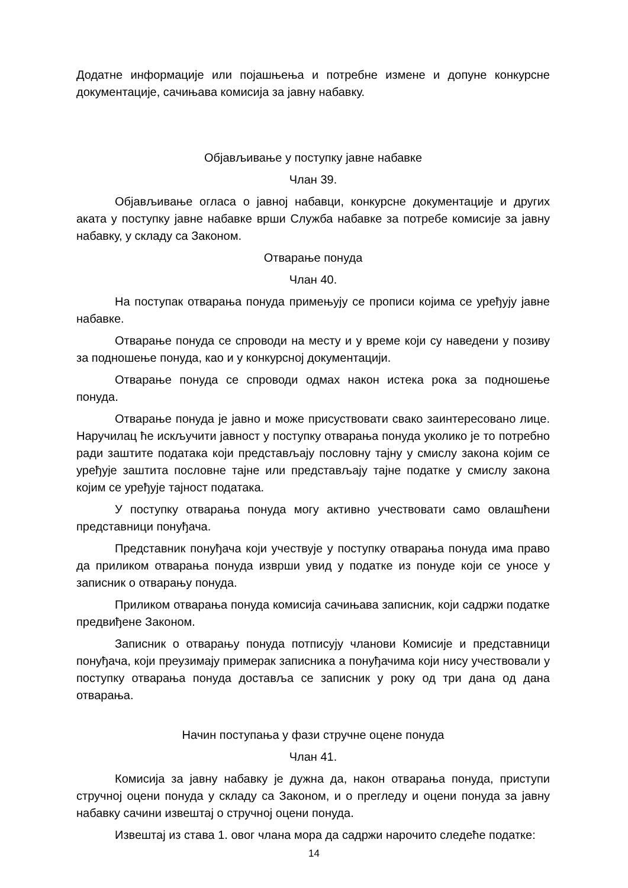Додатне информације или појашњења и потребне измене и допуне конкурсне документације, сачињава комисија за јавну набавку.
Објављивање у поступку јавне набавке
Члан 39.
Објављивање огласа о јавној набавци, конкурсне документације и других аката у поступку јавне набавке врши Служба набавке за потребе комисије за јавну набавку, у складу са Законом.
Отварање понуда
Члан 40.
На поступак отварања понуда примењују се прописи којима се уређују јавне набавке.
Отварање понуда се спроводи на месту и у време који су наведени у позиву за подношење понуда, као и у конкурсној документацији.
Отварање понуда се спроводи одмах након истека рока за подношење понуда.
Отварање понуда је јавно и може присуствовати свако заинтересовано лице. Наручилац ће искључити јавност у поступку отварања понуда уколико је то потребно ради заштите података који представљају пословну тајну у смислу закона којим се уређује заштита пословне тајне или представљају тајне податке у смислу закона којим се уређује тајност података.
У поступку отварања понуда могу активно учествовати само овлашћени представници понуђача.
Представник понуђача који учествује у поступку отварања понуда има право да приликом отварања понуда изврши увид у податке из понуде који се уносе у записник о отварању понуда.
Приликом отварања понуда комисија сачињава записник, који садржи податке предвиђене Законом.
Записник о отварању понуда потписују чланови Комисије и представници понуђача, који преузимају примерак записника а понуђачима који нису учествовали у поступку отварања понуда доставља се записник у року од три дана од дана отварања.
Начин поступања у фази стручне оцене понуда
Члан 41.
Комисија за јавну набавку је дужна да, након отварања понуда, приступи стручној оцени понуда у складу са Законом, и о прегледу и оцени понуда за јавну набавку сачини извештај о стручној оцени понуда.
Извештај из става 1. овог члана мора да садржи нарочито следеће податке:
14